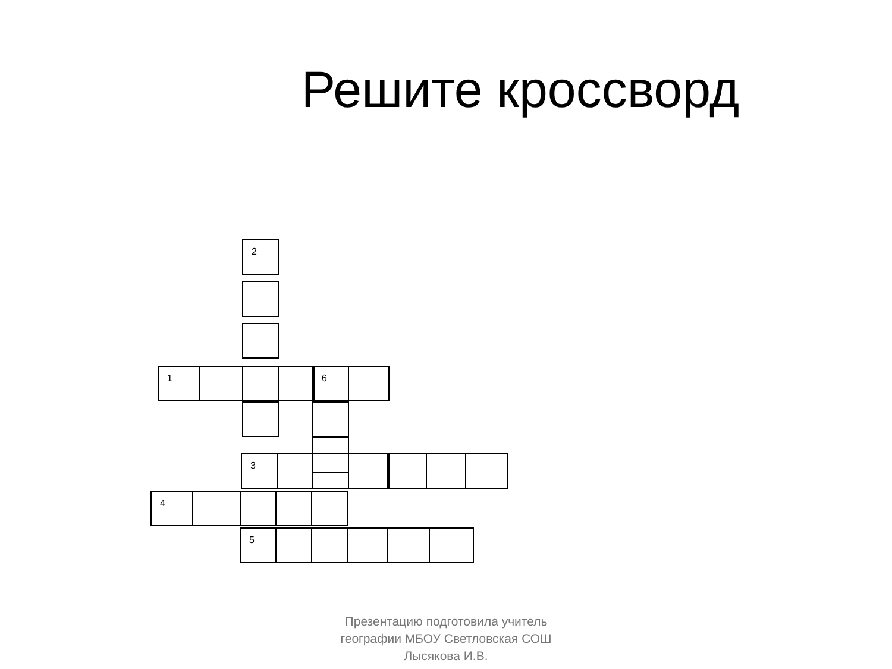Решите кроссворд
2
1 6
3
4
5
Презентацию подготовила учитель
географии МБОУ Светловская СОШ
Лысякова И.В.